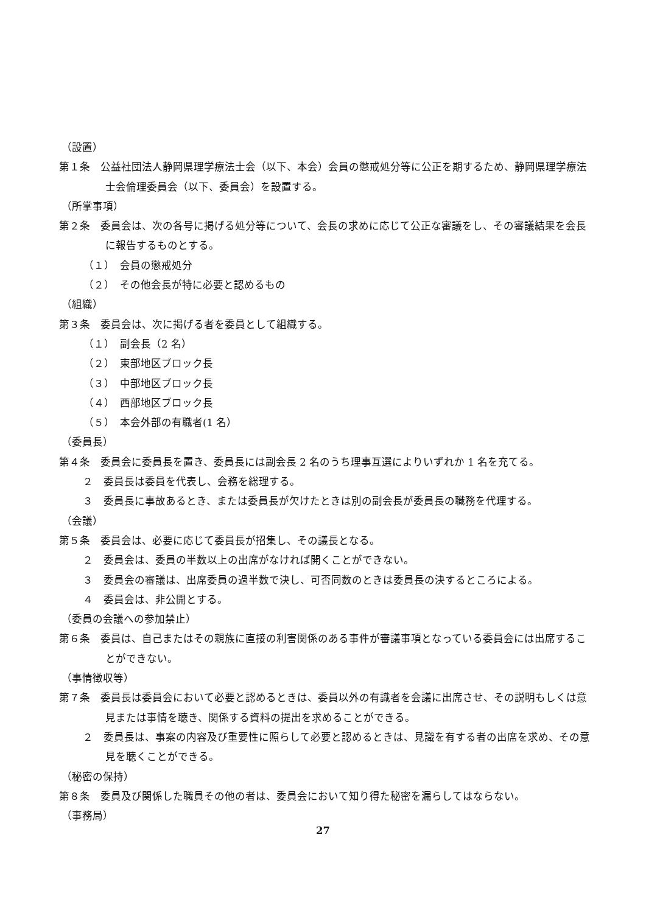（設置）
第１条　公益社団法人静岡県理学療法士会（以下、本会）会員の懲戒処分等に公正を期するため、静岡県理学療法士会倫理委員会（以下、委員会）を設置する。
（所掌事項）
第２条　委員会は、次の各号に掲げる処分等について、会長の求めに応じて公正な審議をし、その審議結果を会長に報告するものとする。
（１）　会員の懲戒処分
（２）　その他会長が特に必要と認めるもの
（組織）
第３条　委員会は、次に掲げる者を委員として組織する。
（１）　副会長（2 名）
（２）　東部地区ブロック長
（３）　中部地区ブロック長
（４）　西部地区ブロック長
（５）　本会外部の有職者(1 名）
（委員長）
第４条　委員会に委員長を置き、委員長には副会長 2 名のうち理事互選によりいずれか 1 名を充てる。
２　委員長は委員を代表し、会務を総理する。
３　委員長に事故あるとき、または委員長が欠けたときは別の副会長が委員長の職務を代理する。
（会議）
第５条　委員会は、必要に応じて委員長が招集し、その議長となる。
２　委員会は、委員の半数以上の出席がなければ開くことができない。
３　委員会の審議は、出席委員の過半数で決し、可否同数のときは委員長の決するところによる。
４　委員会は、非公開とする。
（委員の会議への参加禁止）
第６条　委員は、自己またはその親族に直接の利害関係のある事件が審議事項となっている委員会には出席することができない。
（事情徴収等）
第７条　委員長は委員会において必要と認めるときは、委員以外の有識者を会議に出席させ、その説明もしくは意見または事情を聴き、関係する資料の提出を求めることができる。
２　委員長は、事案の内容及び重要性に照らして必要と認めるときは、見識を有する者の出席を求め、その意見を聴くことができる。
（秘密の保持）
第８条　委員及び関係した職員その他の者は、委員会において知り得た秘密を漏らしてはならない。
（事務局）
27